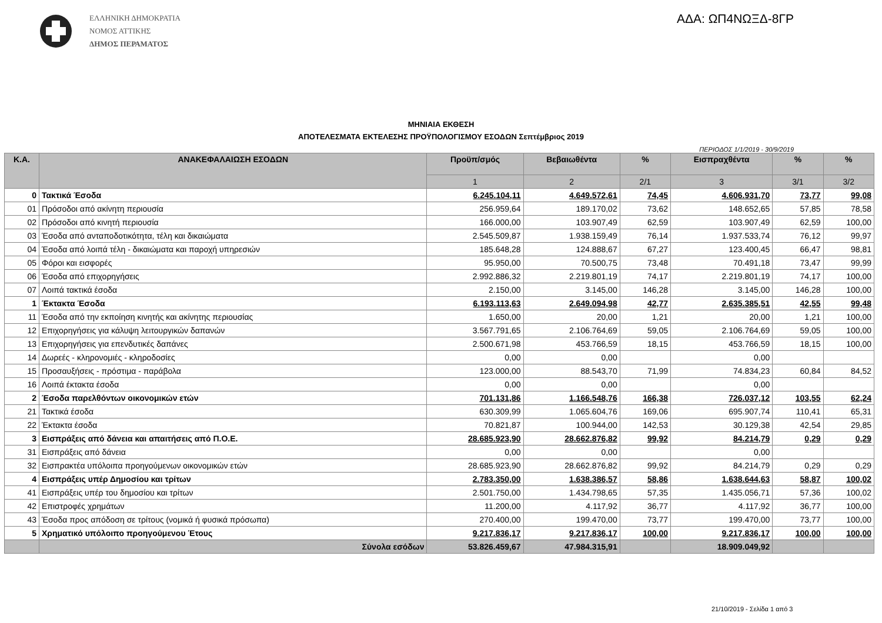ΕΛΛΗΝΙΚΗ ΔΗΜΟΚΡΑΤΙΑ
ΝΟΜΟΣ ΑΤΤΙΚΗΣ
ΔΗΜΟΣ ΠΕΡΑΜΑΤΟΣ
ΑΔΑ: ΩΠ4ΝΩΞΔ-8ΓΡ
ΜΗΝΙΑΙΑ ΕΚΘΕΣΗ
ΑΠΟΤΕΛΕΣΜΑΤΑ ΕΚΤΕΛΕΣΗΣ ΠΡΟΫΠΟΛΟΓΙΣΜΟΥ ΕΣΟΔΩΝ Σεπτέμβριος 2019
ΠΕΡΙΟΔΟΣ 1/1/2019 - 30/9/2019
| Κ.Α. | ΑΝΑΚΕΦΑΛΑΙΩΣΗ ΕΣΟΔΩΝ | Προϋπ/σμός | Βεβαιωθέντα | % | Εισπραχθέντα | % | % |
| --- | --- | --- | --- | --- | --- | --- | --- |
| | | 1 | 2 | 2/1 | 3 | 3/1 | 3/2 |
| 0 | Τακτικά Έσοδα | 6.245.104,11 | 4.649.572,61 | 74,45 | 4.606.931,70 | 73,77 | 99,08 |
| 01 | Πρόσοδοι από ακίνητη περιουσία | 256.959,64 | 189.170,02 | 73,62 | 148.652,65 | 57,85 | 78,58 |
| 02 | Πρόσοδοι από κινητή περιουσία | 166.000,00 | 103.907,49 | 62,59 | 103.907,49 | 62,59 | 100,00 |
| 03 | Έσοδα από ανταποδοτικότητα, τέλη και δικαιώματα | 2.545.509,87 | 1.938.159,49 | 76,14 | 1.937.533,74 | 76,12 | 99,97 |
| 04 | Έσοδα από λοιπά τέλη - δικαιώματα και παροχή υπηρεσιών | 185.648,28 | 124.888,67 | 67,27 | 123.400,45 | 66,47 | 98,81 |
| 05 | Φόροι και εισφορές | 95.950,00 | 70.500,75 | 73,48 | 70.491,18 | 73,47 | 99,99 |
| 06 | Έσοδα από επιχορηγήσεις | 2.992.886,32 | 2.219.801,19 | 74,17 | 2.219.801,19 | 74,17 | 100,00 |
| 07 | Λοιπά τακτικά έσοδα | 2.150,00 | 3.145,00 | 146,28 | 3.145,00 | 146,28 | 100,00 |
| 1 | Έκτακτα Έσοδα | 6.193.113,63 | 2.649.094,98 | 42,77 | 2.635.385,51 | 42,55 | 99,48 |
| 11 | Έσοδα από την εκποίηση κινητής και ακίνητης περιουσίας | 1.650,00 | 20,00 | 1,21 | 20,00 | 1,21 | 100,00 |
| 12 | Επιχορηγήσεις για κάλυψη λειτουργικών δαπανών | 3.567.791,65 | 2.106.764,69 | 59,05 | 2.106.764,69 | 59,05 | 100,00 |
| 13 | Επιχορηγήσεις για επενδυτικές δαπάνες | 2.500.671,98 | 453.766,59 | 18,15 | 453.766,59 | 18,15 | 100,00 |
| 14 | Δωρεές - κληρονομιές - κληροδοσίες | 0,00 | 0,00 | | 0,00 | | |
| 15 | Προσαυξήσεις - πρόστιμα - παράβολα | 123.000,00 | 88.543,70 | 71,99 | 74.834,23 | 60,84 | 84,52 |
| 16 | Λοιπά έκτακτα έσοδα | 0,00 | 0,00 | | 0,00 | | |
| 2 | Έσοδα παρελθόντων οικονομικών ετών | 701.131,86 | 1.166.548,76 | 166,38 | 726.037,12 | 103,55 | 62,24 |
| 21 | Τακτικά έσοδα | 630.309,99 | 1.065.604,76 | 169,06 | 695.907,74 | 110,41 | 65,31 |
| 22 | Έκτακτα έσοδα | 70.821,87 | 100.944,00 | 142,53 | 30.129,38 | 42,54 | 29,85 |
| 3 | Εισπράξεις από δάνεια και απαιτήσεις από Π.Ο.Ε. | 28.685.923,90 | 28.662.876,82 | 99,92 | 84.214,79 | 0,29 | 0,29 |
| 31 | Εισπράξεις από δάνεια | 0,00 | 0,00 | | 0,00 | | |
| 32 | Εισπρακτέα υπόλοιπα προηγούμενων οικονομικών ετών | 28.685.923,90 | 28.662.876,82 | 99,92 | 84.214,79 | 0,29 | 0,29 |
| 4 | Εισπράξεις υπέρ Δημοσίου και τρίτων | 2.783.350,00 | 1.638.386,57 | 58,86 | 1.638.644,63 | 58,87 | 100,02 |
| 41 | Εισπράξεις υπέρ του δημοσίου και τρίτων | 2.501.750,00 | 1.434.798,65 | 57,35 | 1.435.056,71 | 57,36 | 100,02 |
| 42 | Επιστροφές χρημάτων | 11.200,00 | 4.117,92 | 36,77 | 4.117,92 | 36,77 | 100,00 |
| 43 | Έσοδα προς απόδοση σε τρίτους (νομικά ή φυσικά πρόσωπα) | 270.400,00 | 199.470,00 | 73,77 | 199.470,00 | 73,77 | 100,00 |
| 5 | Χρηματικό υπόλοιπο προηγούμενου Έτους | 9.217.836,17 | 9.217.836,17 | 100,00 | 9.217.836,17 | 100,00 | 100,00 |
| | Σύνολα εσόδων | 53.826.459,67 | 47.984.315,91 | | 18.909.049,92 | | |
21/10/2019 - Σελίδα 1 από 3